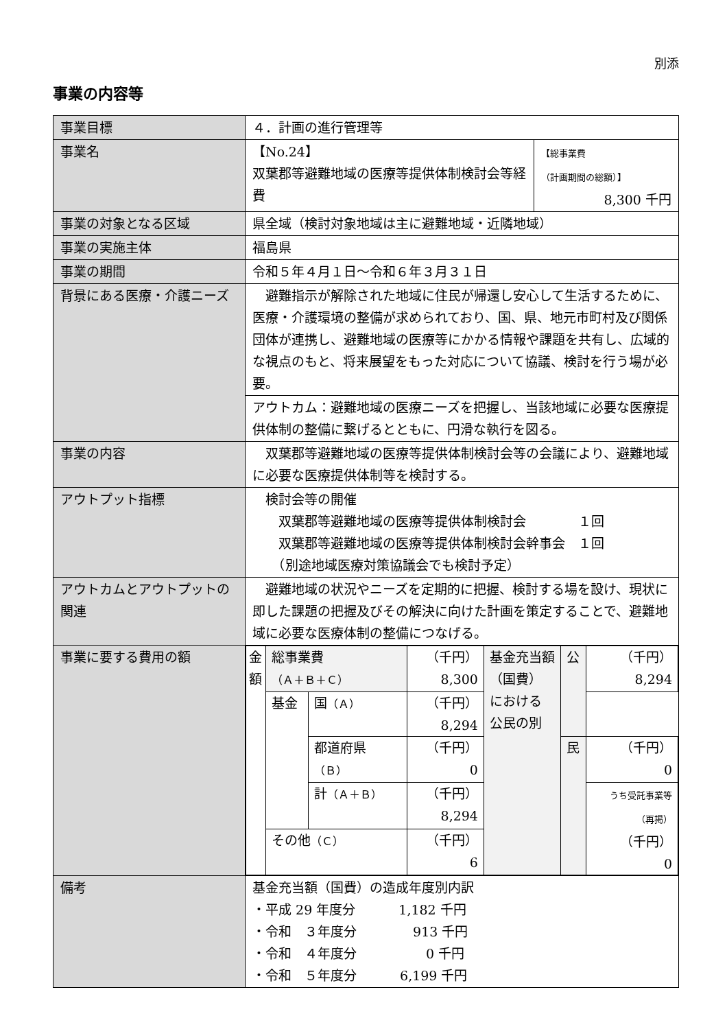別添
事業の内容等
| 事業目標 | ４．計画の進行管理等 | |
| 事業名 | 【No.24】 双葉郡等避難地域の医療等提供体制検討会等経費 | 【総事業費 （計画期間の総額）】 8,300 千円 |
| 事業の対象となる区域 | 県全域（検討対象地域は主に避難地域・近隣地域） | |
| 事業の実施主体 | 福島県 | |
| 事業の期間 | 令和５年４月１日～令和６年３月３１日 | |
| 背景にある医療・介護ニーズ | 避難指示が解除された地域に住民が帰還し安心して生活するために、医療・介護環境の整備が求められており、国、県、地元市町村及び関係団体が連携し、避難地域の医療等にかかる情報や課題を共有し、広域的な視点のもと、将来展望をもった対応について協議、検討を行う場が必要。 | |
| | アウトカム：避難地域の医療ニーズを把握し、当該地域に必要な医療提供体制の整備に繋げるとともに、円滑な執行を図る。 | |
| 事業の内容 | 双葉郡等避難地域の医療等提供体制検討会等の会議により、避難地域に必要な医療提供体制等を検討する。 | |
| アウトプット指標 | 検討会等の開催 双葉郡等避難地域の医療等提供体制検討会 １回 双葉郡等避難地域の医療等提供体制検討会幹事会 １回 （別途地域医療対策協議会でも検討予定） | |
| アウトカムとアウトプットの関連 | 避難地域の状況やニーズを定期的に把握、検討する場を設け、現状に即した課題の把握及びその解決に向けた計画を策定することで、避難地域に必要な医療体制の整備につなげる。 | |
| 事業に要する費用の額 | / 金額 / 総事業費 （Ａ＋Ｂ＋Ｃ） / / （千円） 8,300 / 基金充当額 （国費） における 公民の別 / 公 / （千円） 8,294 / / / 基金 / 国 （Ａ） / （千円） 8,294 / / / / / / / 都道府県 （Ｂ） / （千円） 0 / / 民 / （千円） 0 / / / / 計 （Ａ＋Ｂ） / （千円） 8,294 / / / うち受託事業等 （再掲） （千円） 0 / / / その他 （Ｃ） / / （千円） 6 / / / / | |
| 備考 | 基金充当額（国費）の造成年度別内訳 ・平成 29 年度分 1,182 千円 ・令和 ３年度分 913 千円 ・令和 ４年度分 0 千円 ・令和 ５年度分 6,199 千円 | |